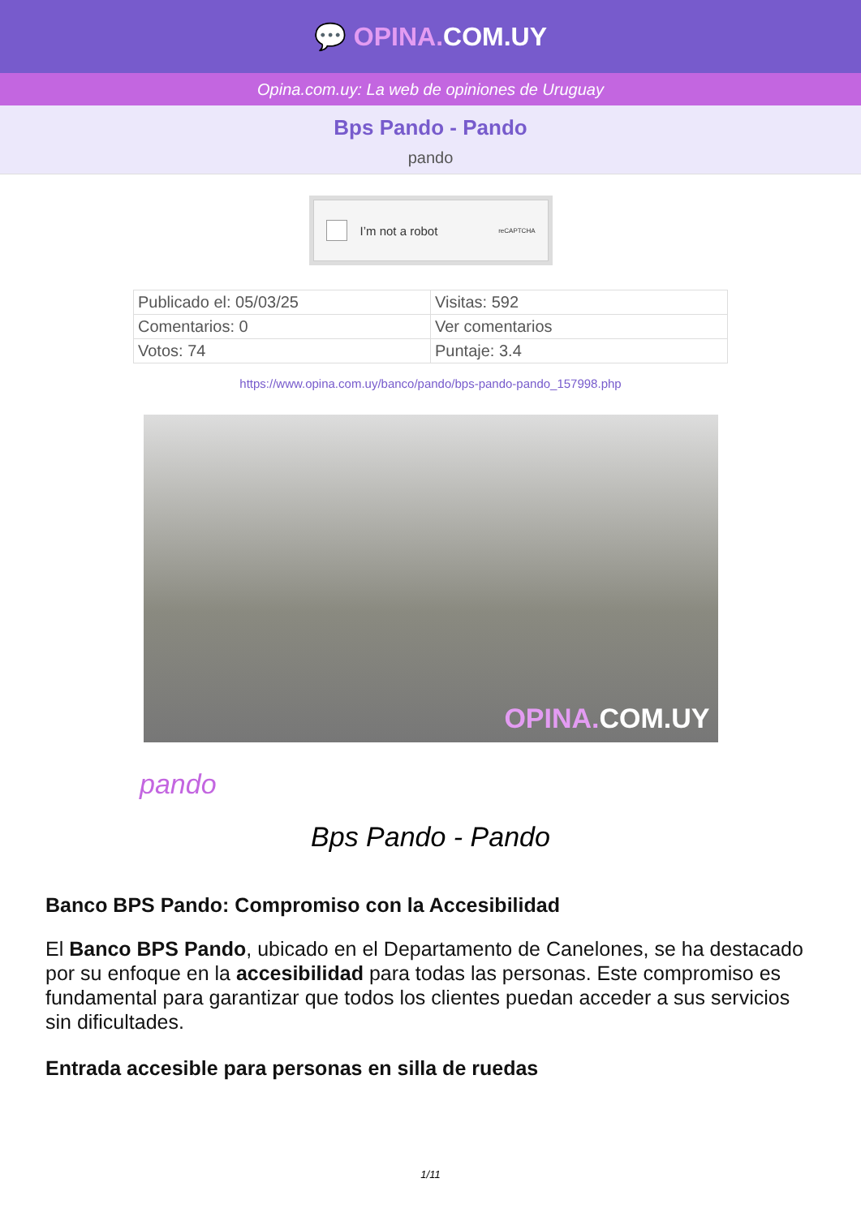💬 OPINA. COM.UY
Opina.com.uy: La web de opiniones de Uruguay
Bps Pando - Pando
pando
I’m not a robot reCAPTCHA
| Publicado el: 05/03/25 | Visitas: 592 |
| Comentarios: 0 | Ver comentarios |
| Votos: 74 | Puntaje: 3.4 |
https://www.opina.com.uy/banco/pando/bps-pando-pando_157998.php
OPINA. COM.UY
pando
Bps Pando - Pando
Banco BPS Pando: Compromiso con la Accesibilidad
El Banco BPS Pando, ubicado en el Departamento de Canelones, se ha destacado por su enfoque en la accesibilidad para todas las personas. Este compromiso es fundamental para garantizar que todos los clientes puedan acceder a sus servicios sin dificultades.
Entrada accesible para personas en silla de ruedas
1/11